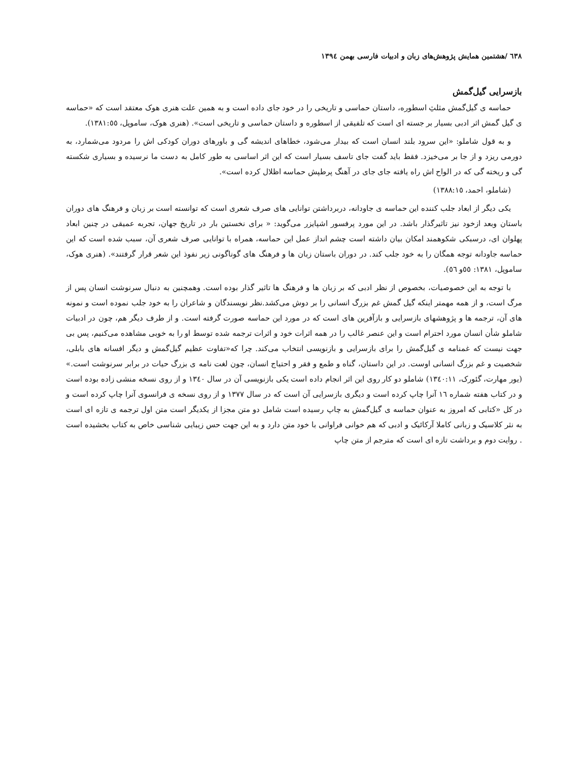٦٣٨ /هشتمین همایش پژوهش‌های زبان و ادبیات فارسی بهمن ١٣٩٤
بازسرایی گیل‌گمش
حماسه ی گیل‌گمش مثلثِ اسطوره، داستان حماسی و تاریخی را در خود جای داده است و به همین علت هنری هوک معتقد است که «حماسه ی گیل گمش اثر ادبی بسیار بر جسته ای است که تلفیقی از اسطوره و داستان حماسی و تاریخی است». (هنری هوک، ساموپل، ١٣٨١:٥٥).
و به قول شاملو: «این سرود بلند انسان است که بیدار می‌شود، خطاهای اندیشه گی و باورهای دوران کودکی اش را مردود می‌شمارد، به دورمی ریزد و از جا بر می‌خیزد. فقط باید گفت جای تاسف بسیار است که این اثر اساسی به طور کامل به دست ما نرسیده و بسیاری شکسته گی و ریخته گی که در الواح اش راه یافته جای جای در آهنگ پرطپش حماسه اظلال کرده است».
(شاملو، احمد، ١٣٨٨:١٥)
یکی دیگر از ابعاد جلب کننده این حماسه ی جاودانه، دربرداشتن توانایی های صرف شعری است که توانسته است بر زبان و فرهنگ های دوران باستان وبعد ازخود نیز تاثیرگذار باشد. در این مورد پرفسور اشپایزر می‌گوید: « برای نخستین بار در تاریخ جهان، تجربه عمیقی در چنین ابعاد پهلوان ای، درسبکی شکوهمند امکان بیان داشته است چشم انداز عمل این حماسه، همراه با توانایی صرف شعری آن، سبب شده است که این حماسه جاودانه توجه همگان را به خود جلب کند. در دوران باستان زبان ها و فرهنگ های گوناگونی زیر نفوذ این شعر قرار گرفتند». (هنری هوک، ساموپل، ١٣٨١: ٥٥و ٥٦).
با توجه به این خصوصیات، بخصوص از نظر ادبی که بر زبان ها و فرهنگ ها تاثیر گذار بوده است. وهمچنین به دنبال سرنوشت انسان پس از مرگ است، و از همه مهمتر اینکه گیل گمش غم بزرگ انسانی را بر دوش می‌کشد.نظر نویسندگان و شاعران را به خود جلب نموده است و نمونه های آن، ترجمه ها و پژوهشهای بازسرایی و بازآفرین های است که در مورد این حماسه صورت گرفته است. و از طرف دیگر هم، چون در ادبیات شاملو شأن انسان مورد احترام است و این عنصر غالب را در همه اثرات خود و اثرات ترجمه شده توسط او را به خوبی مشاهده می‌کنیم، پس بی جهت نیست که غمنامه ی گیل‌گمش را برای بازسرایی و بازنویسی انتخاب می‌کند. چرا که«تفاوت عظیم گیل‌گمش و دیگر افسانه های بابلی، شخصیت و غم بزرگ انسانی اوست. در این داستان، گناه و طمع و فقر و احتیاج انسان، چون لغت نامه ی بزرگ حیات در برابر سرنوشت است.» (یور مهارت، گئورک، ١٣٤٠:١١) شاملو دو کار روی این اثر انجام داده است یکی بازنویسی آن در سال ١٣٤٠ و از روی نسخه منشی زاده بوده است و در کتاب هفته شماره ١٦ آنرا چاپ کرده است و دیگری بازسرایی آن است که در سال ١٣٧٧ و از روی نسخه ی فرانسوی آنرا چاپ کرده است و در کل «کتابی که امروز به عنوان حماسه ی گیل‌گمش به چاپ رسیده است شامل دو متن مجزا از یکدیگر است متن اول ترجمه ی تازه ای است به نثر کلاسیک و زبانی کاملا آرکائیک و ادبی که هم خوانی فراوانی با خود متن دارد و به این جهت حس زیبایی شناسی خاص به کتاب بخشیده است . روایت دوم و برداشت تازه ای است که مترجم از متن چاپ